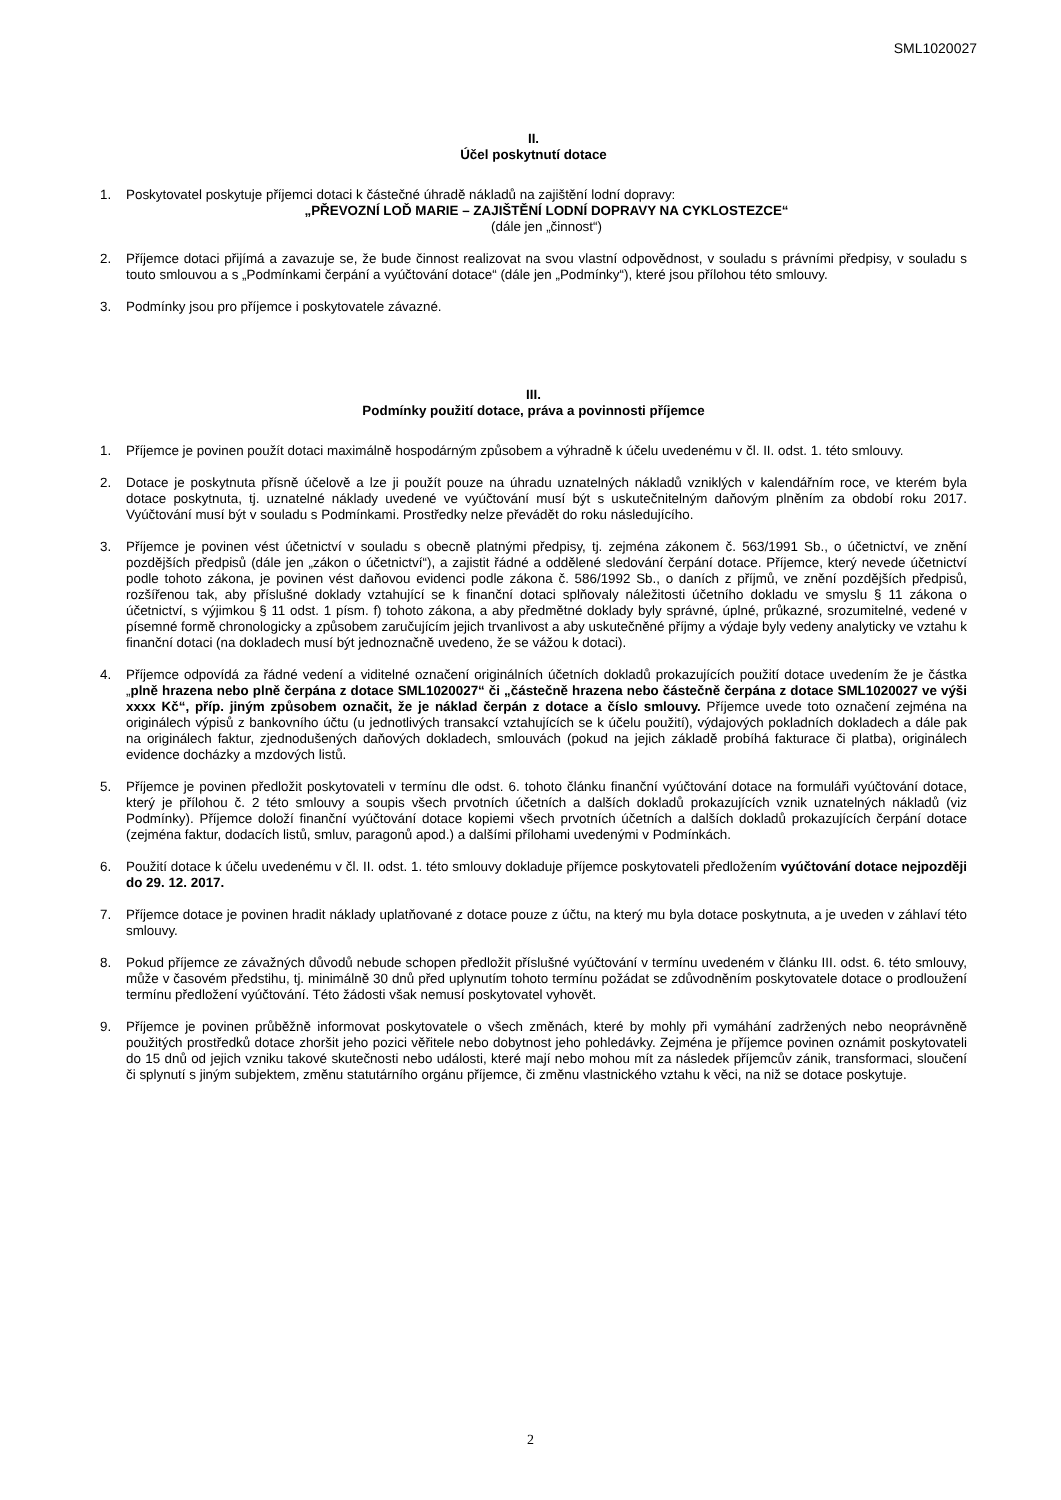SML1020027
II.
Účel poskytnutí dotace
1. Poskytovatel poskytuje příjemci dotaci k částečné úhradě nákladů na zajištění lodní dopravy:
„PŘEVOZNÍ LOĎ MARIE – ZAJIŠTĚNÍ LODNÍ DOPRAVY NA CYKLOSTEZCE“(dále jen „činnost“)
2. Příjemce dotaci přijímá a zavazuje se, že bude činnost realizovat na svou vlastní odpovědnost, v souladu s právními předpisy, v souladu s touto smlouvou a s „Podmínkami čerpání a vyúčtování dotace“ (dále jen „Podmínky“), které jsou přílohou této smlouvy.
3. Podmínky jsou pro příjemce i poskytovatele závazné.
III.
Podmínky použití dotace, práva a povinnosti příjemce
1. Příjemce je povinen použít dotaci maximálně hospodárným způsobem a výhradně k účelu uvedenému v čl. II. odst. 1. této smlouvy.
2. Dotace je poskytnuta přísně účelově a lze ji použít pouze na úhradu uznatelných nákladů vzniklých v kalendářním roce, ve kterém byla dotace poskytnuta, tj. uznatelné náklady uvedené ve vyúčtování musí být s uskutečnitelným daňovým plněním za období roku 2017. Vyúčtování musí být v souladu s Podmínkami. Prostředky nelze převádět do roku následujícího.
3. Příjemce je povinen vést účetnictví v souladu s obecně platnými předpisy, tj. zejména zákonem č. 563/1991 Sb., o účetnictví, ve znění pozdějších předpisů (dále jen „zákon o účetnictví“), a zajistit řádné a oddělené sledování čerpání dotace. Příjemce, který nevede účetnictví podle tohoto zákona, je povinen vést daňovou evidenci podle zákona č. 586/1992 Sb., o daních z příjmů, ve znění pozdějších předpisů, rozšířenou tak, aby příslušné doklady vztahující se k finanční dotaci splňovaly náležitosti účetního dokladu ve smyslu § 11 zákona o účetnictví, s výjimkou § 11 odst. 1 písm. f) tohoto zákona, a aby předmětné doklady byly správné, úplné, průkazné, srozumitelné, vedené v písemné formě chronologicky a způsobem zaručujícím jejich trvanlivost a aby uskutečněné příjmy a výdaje byly vedeny analyticky ve vztahu k finanční dotaci (na dokladech musí být jednoznačně uvedeno, že se vážou k dotaci).
4. Příjemce odpovídá za řádné vedení a viditelné označení originálních účetních dokladů prokazujících použití dotace uvedením že je částka „plně hrazena nebo plně čerpána z dotace SML1020027“ či „částečně hrazena nebo částečně čerpána z dotace SML1020027 ve výši xxxx Kč“, příp. jiným způsobem označit, že je náklad čerpán z dotace a číslo smlouvy. Příjemce uvede toto označení zejména na originálech výpisů z bankovního účtu (u jednotlivých transakcí vztahujících se k účelu použití), výdajových pokladních dokladech a dále pak na originálech faktur, zjednodušených daňových dokladech, smlouvách (pokud na jejich základě probíhá fakturace či platba), originálech evidence docházky a mzdových listů.
5. Příjemce je povinen předložit poskytovateli v termínu dle odst. 6. tohoto článku finanční vyúčtování dotace na formuláři vyúčtování dotace, který je přílohou č. 2 této smlouvy a soupis všech prvotních účetních a dalších dokladů prokazujících vznik uznatelných nákladů (viz Podmínky). Příjemce doloží finanční vyúčtování dotace kopiemi všech prvotních účetních a dalších dokladů prokazujících čerpání dotace (zejména faktur, dodacích listů, smluv, paragonů apod.) a dalšími přílohami uvedenými v Podmínkách.
6. Použití dotace k účelu uvedenému v čl. II. odst. 1. této smlouvy dokladuje příjemce poskytovateli předložením vyúčtování dotace nejpozději do 29. 12. 2017.
7. Příjemce dotace je povinen hradit náklady uplatňované z dotace pouze z účtu, na který mu byla dotace poskytnuta, a je uveden v záhlaví této smlouvy.
8. Pokud příjemce ze závažných důvodů nebude schopen předložit příslušné vyúčtování v termínu uvedeném v článku III. odst. 6. této smlouvy, může v časovém předstihu, tj. minimálně 30 dnů před uplynutím tohoto termínu požádat se zdůvodněním poskytovatele dotace o prodloužení termínu předložení vyúčtování. Této žádosti však nemusí poskytovatel vyhovět.
9. Příjemce je povinen průběžně informovat poskytovatele o všech změnách, které by mohly při vymáhání zadržených nebo neoprávněně použitých prostředků dotace zhoršit jeho pozici věřitele nebo dobytnost jeho pohledávky. Zejména je příjemce povinen oznámit poskytovateli do 15 dnů od jejich vzniku takové skutečnosti nebo události, které mají nebo mohou mít za následek příjemcův zánik, transformaci, sloučení či splynutí s jiným subjektem, změnu statutárního orgánu příjemce, či změnu vlastnického vztahu k věci, na niž se dotace poskytuje.
2